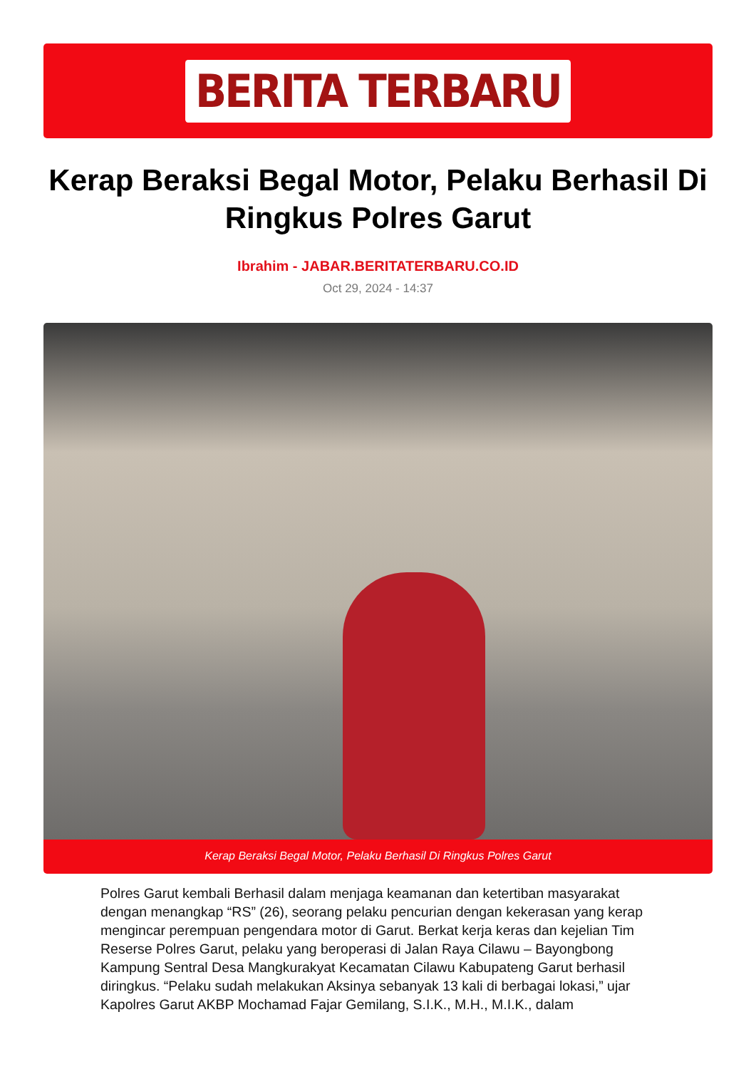BERITA TERBARU
Kerap Beraksi Begal Motor, Pelaku Berhasil Di Ringkus Polres Garut
Ibrahim - JABAR.BERITATERBARU.CO.ID
Oct 29, 2024 - 14:37
Kerap Beraksi Begal Motor, Pelaku Berhasil Di Ringkus Polres Garut
Polres Garut kembali Berhasil dalam menjaga keamanan dan ketertiban masyarakat dengan menangkap “RS” (26), seorang pelaku pencurian dengan kekerasan yang kerap mengincar perempuan pengendara motor di Garut. Berkat kerja keras dan kejelian Tim Reserse Polres Garut, pelaku yang beroperasi di Jalan Raya Cilawu – Bayongbong Kampung Sentral Desa Mangkurakyat Kecamatan Cilawu Kabupateng Garut berhasil diringkus. “Pelaku sudah melakukan Aksinya sebanyak 13 kali di berbagai lokasi,” ujar Kapolres Garut AKBP Mochamad Fajar Gemilang, S.I.K., M.H., M.I.K., dalam